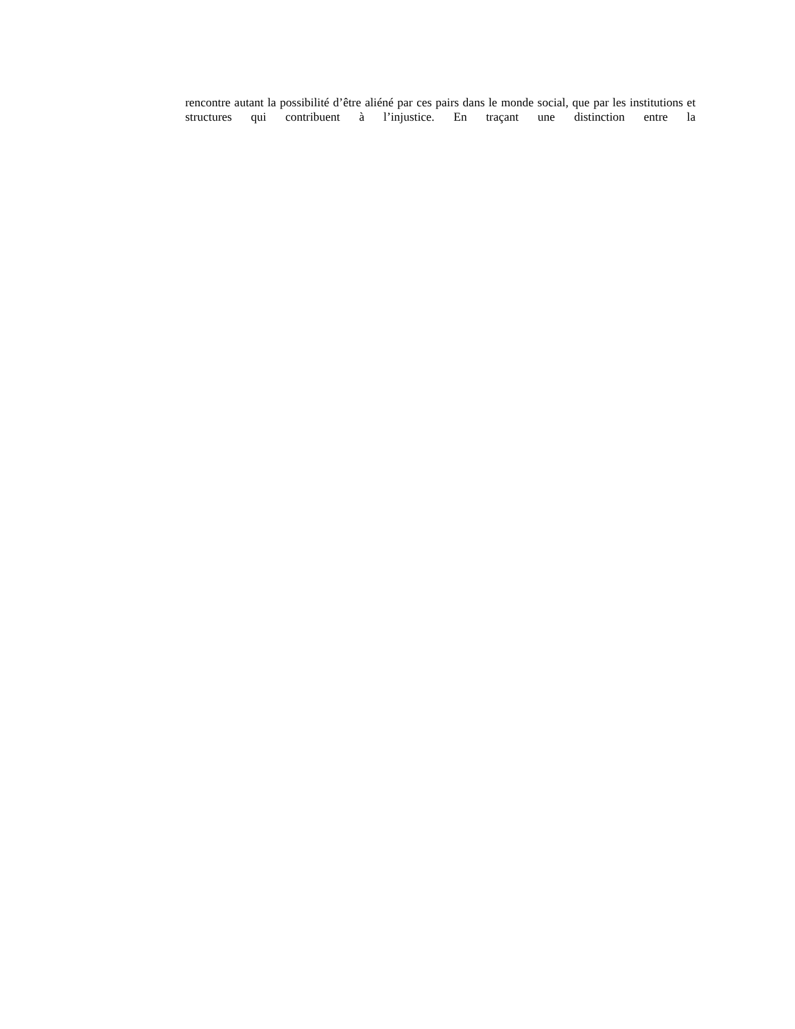rencontre autant la possibilité d’être aliéné par ces pairs dans le monde social, que par les institutions et structures qui contribuent à l’injustice. En traçant une distinction entre la